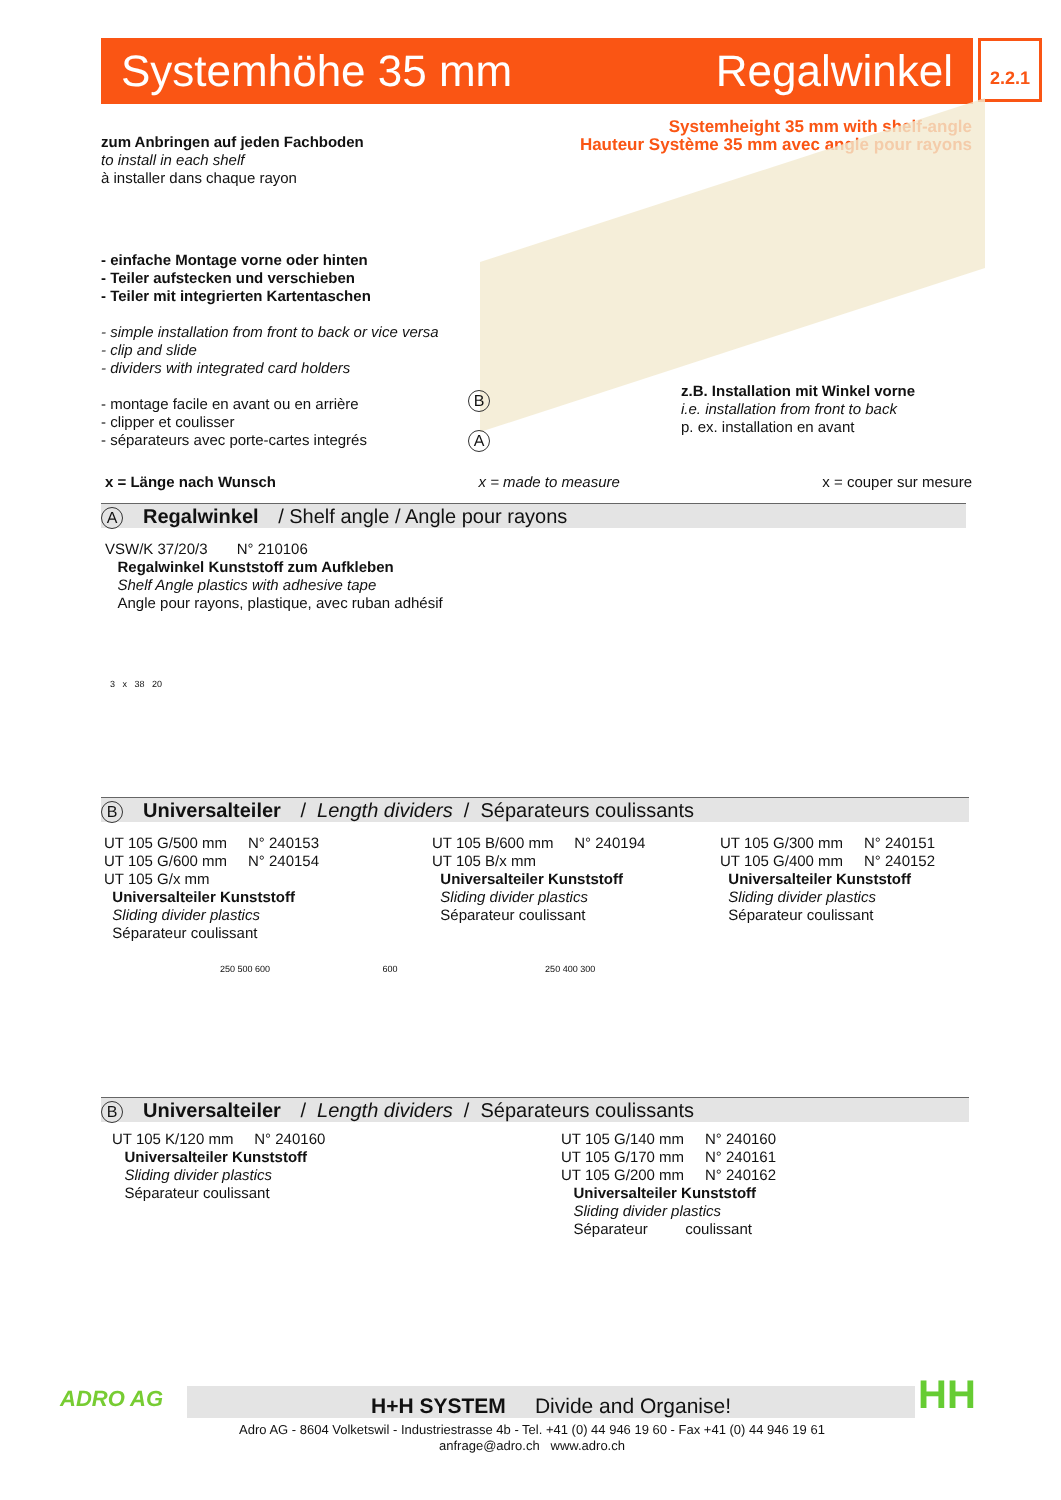Systemhöhe 35 mm Regalwinkel 2.2.1
Systemheight 35 mm with shelf-angle
Hauteur Système 35 mm avec angle pour rayons
zum Anbringen auf jeden Fachboden
to install in each shelf
à installer dans chaque rayon
- einfache Montage vorne oder hinten
- Teiler aufstecken und verschieben
- Teiler mit integrierten Kartentaschen
- simple installation from front to back or vice versa
- clip and slide
- dividers with integrated card holders
- montage facile en avant ou en arrière
- clipper et coulisser
- séparateurs avec porte-cartes integrés
B
A
z.B. Installation mit Winkel vorne
i.e. installation from front to back
p. ex. installation en avant
x = Länge nach Wunsch x = made to measure x = couper sur mesure
A Regalwinkel / Shelf angle / Angle pour rayons
VSW/K 37/20/3 N° 210106
Regalwinkel Kunststoff zum Aufkleben
Shelf Angle plastics with adhesive tape
Angle pour rayons, plastique, avec ruban adhésif
3 x 38 20
B Universalteiler / Length dividers / Séparateurs coulissants
UT 105 G/500 mm N° 240153
UT 105 G/600 mm N° 240154
UT 105 G/x mm
Universalteiler Kunststoff
Sliding divider plastics
Séparateur coulissant
UT 105 B/600 mm N° 240194
UT 105 B/x mm
Universalteiler Kunststoff
Sliding divider plastics
Séparateur coulissant
UT 105 G/300 mm N° 240151
UT 105 G/400 mm N° 240152
Universalteiler Kunststoff
Sliding divider plastics
Séparateur coulissant
250 500 600 600 250 400 300
B Universalteiler / Length dividers / Séparateurs coulissants
UT 105 K/120 mm N° 240160
Universalteiler Kunststoff
Sliding divider plastics
Séparateur coulissant
UT 105 G/140 mm N° 240160
UT 105 G/170 mm N° 240161
UT 105 G/200 mm N° 240162
Universalteiler Kunststoff
Sliding divider plastics
Séparateur coulissant
ADRO AG H+H SYSTEM Divide and Organise!
Adro AG - 8604 Volketswil - Industriestrasse 4b - Tel. +41 (0) 44 946 19 60 - Fax +41 (0) 44 946 19 61
anfrage@adro.ch www.adro.ch
HH